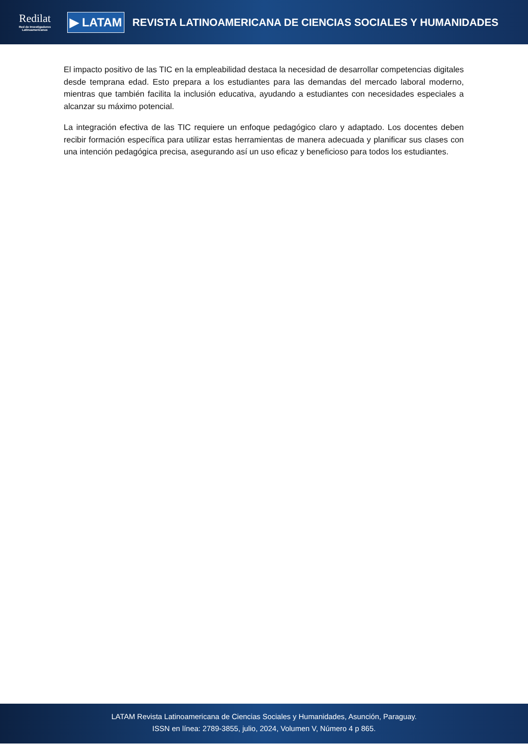Redilat
Red de Investigadores Latinoamericanos
▶ LATAM
REVISTA LATINOAMERICANA DE CIENCIAS SOCIALES Y HUMANIDADES
El impacto positivo de las TIC en la empleabilidad destaca la necesidad de desarrollar competencias digitales desde temprana edad. Esto prepara a los estudiantes para las demandas del mercado laboral moderno, mientras que también facilita la inclusión educativa, ayudando a estudiantes con necesidades especiales a alcanzar su máximo potencial.
La integración efectiva de las TIC requiere un enfoque pedagógico claro y adaptado. Los docentes deben recibir formación específica para utilizar estas herramientas de manera adecuada y planificar sus clases con una intención pedagógica precisa, asegurando así un uso eficaz y beneficioso para todos los estudiantes.
LATAM Revista Latinoamericana de Ciencias Sociales y Humanidades, Asunción, Paraguay.
ISSN en línea: 2789-3855, julio, 2024, Volumen V, Número 4 p 865.